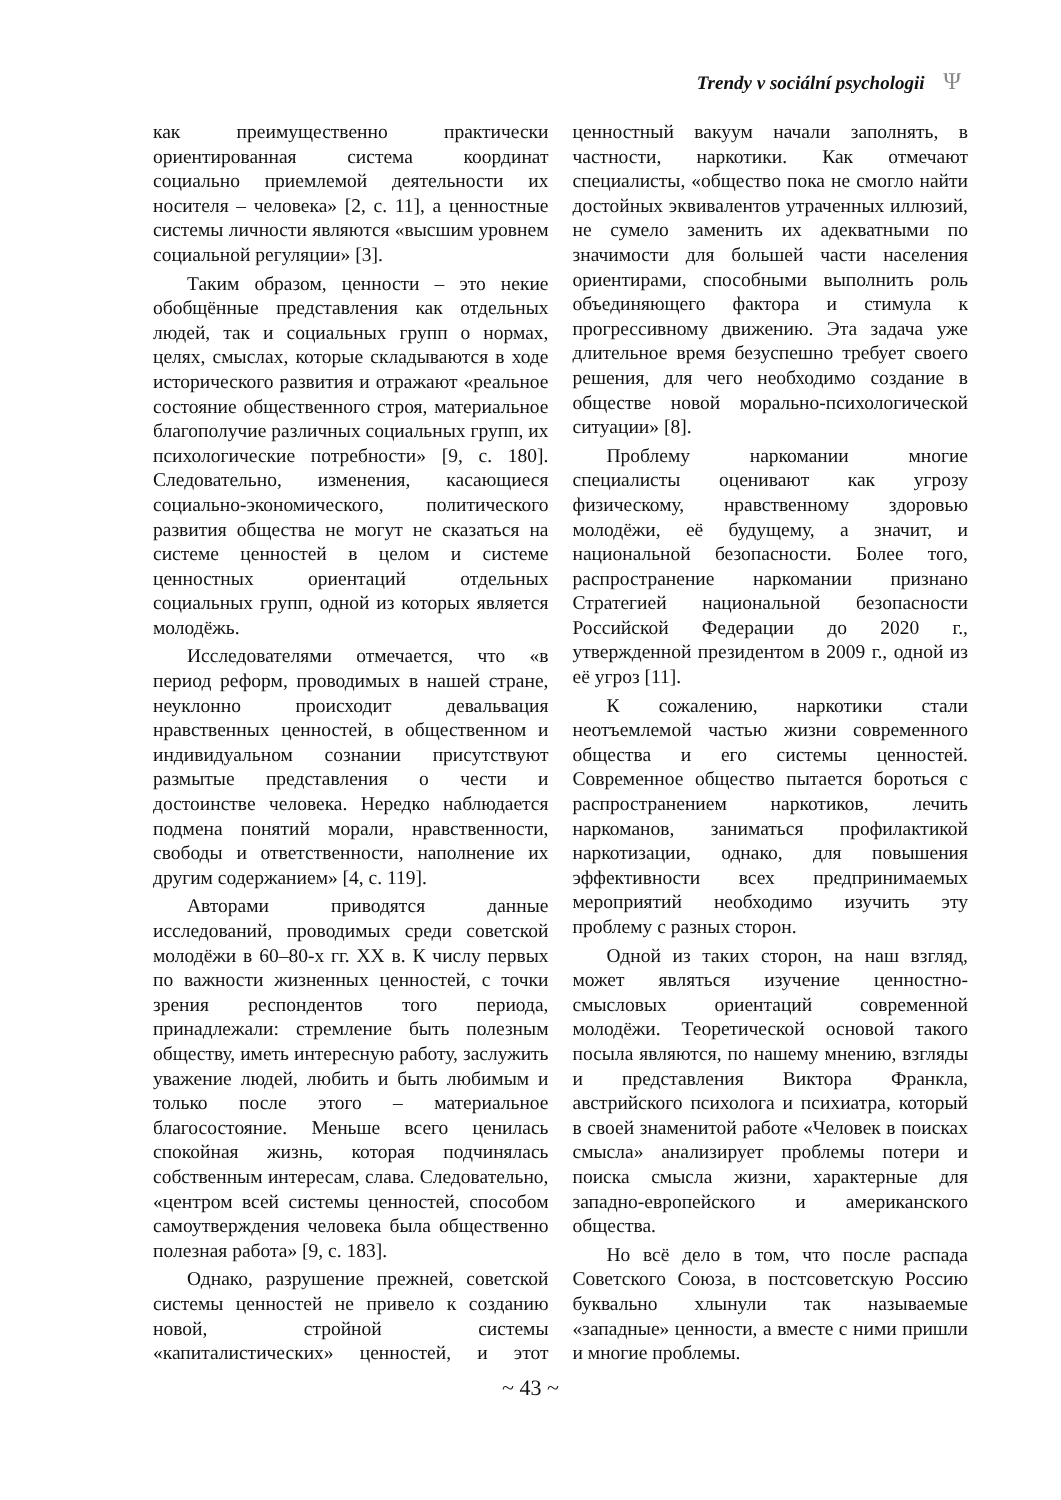Trendy v sociální psychologii Ψ
как преимущественно практически ориентированная система координат социально приемлемой деятельности их носителя – человека» [2, с. 11], а ценностные системы личности являются «высшим уровнем социальной регуляции» [3].
Таким образом, ценности – это некие обобщённые представления как отдельных людей, так и социальных групп о нормах, целях, смыслах, которые складываются в ходе исторического развития и отражают «реальное состояние общественного строя, материальное благополучие различных социальных групп, их психологические потребности» [9, с. 180]. Следовательно, изменения, касающиеся социально-экономического, политического развития общества не могут не сказаться на системе ценностей в целом и системе ценностных ориентаций отдельных социальных групп, одной из которых является молодёжь.
Исследователями отмечается, что «в период реформ, проводимых в нашей стране, неуклонно происходит девальвация нравственных ценностей, в общественном и индивидуальном сознании присутствуют размытые представления о чести и достоинстве человека. Нередко наблюдается подмена понятий морали, нравственности, свободы и ответственности, наполнение их другим содержанием» [4, с. 119].
Авторами приводятся данные исследований, проводимых среди советской молодёжи в 60–80-х гг. XX в. К числу первых по важности жизненных ценностей, с точки зрения респондентов того периода, принадлежали: стремление быть полезным обществу, иметь интересную работу, заслужить уважение людей, любить и быть любимым и только после этого – материальное благосостояние. Меньше всего ценилась спокойная жизнь, которая подчинялась собственным интересам, слава. Следовательно, «центром всей системы ценностей, способом самоутверждения человека была общественно полезная работа» [9, с. 183].
Однако, разрушение прежней, советской системы ценностей не привело к созданию новой, стройной системы «капиталистических» ценностей, и этот ценностный вакуум начали заполнять, в частности, наркотики. Как отмечают специалисты, «общество пока не смогло найти достойных эквивалентов утраченных иллюзий, не сумело заменить их адекватными по значимости для большей части населения ориентирами, способными выполнить роль объединяющего фактора и стимула к прогрессивному движению. Эта задача уже длительное время безуспешно требует своего решения, для чего необходимо создание в обществе новой морально-психологической ситуации» [8].
Проблему наркомании многие специалисты оценивают как угрозу физическому, нравственному здоровью молодёжи, её будущему, а значит, и национальной безопасности. Более того, распространение наркомании признано Стратегией национальной безопасности Российской Федерации до 2020 г., утвержденной президентом в 2009 г., одной из её угроз [11].
К сожалению, наркотики стали неотъемлемой частью жизни современного общества и его системы ценностей. Современное общество пытается бороться с распространением наркотиков, лечить наркоманов, заниматься профилактикой наркотизации, однако, для повышения эффективности всех предпринимаемых мероприятий необходимо изучить эту проблему с разных сторон.
Одной из таких сторон, на наш взгляд, может являться изучение ценностно-смысловых ориентаций современной молодёжи. Теоретической основой такого посыла являются, по нашему мнению, взгляды и представления Виктора Франкла, австрийского психолога и психиатра, который в своей знаменитой работе «Человек в поисках смысла» анализирует проблемы потери и поиска смысла жизни, характерные для западно-европейского и американского общества.
Но всё дело в том, что после распада Советского Союза, в постсоветскую Россию буквально хлынули так называемые «западные» ценности, а вместе с ними пришли и многие проблемы.
~ 43 ~